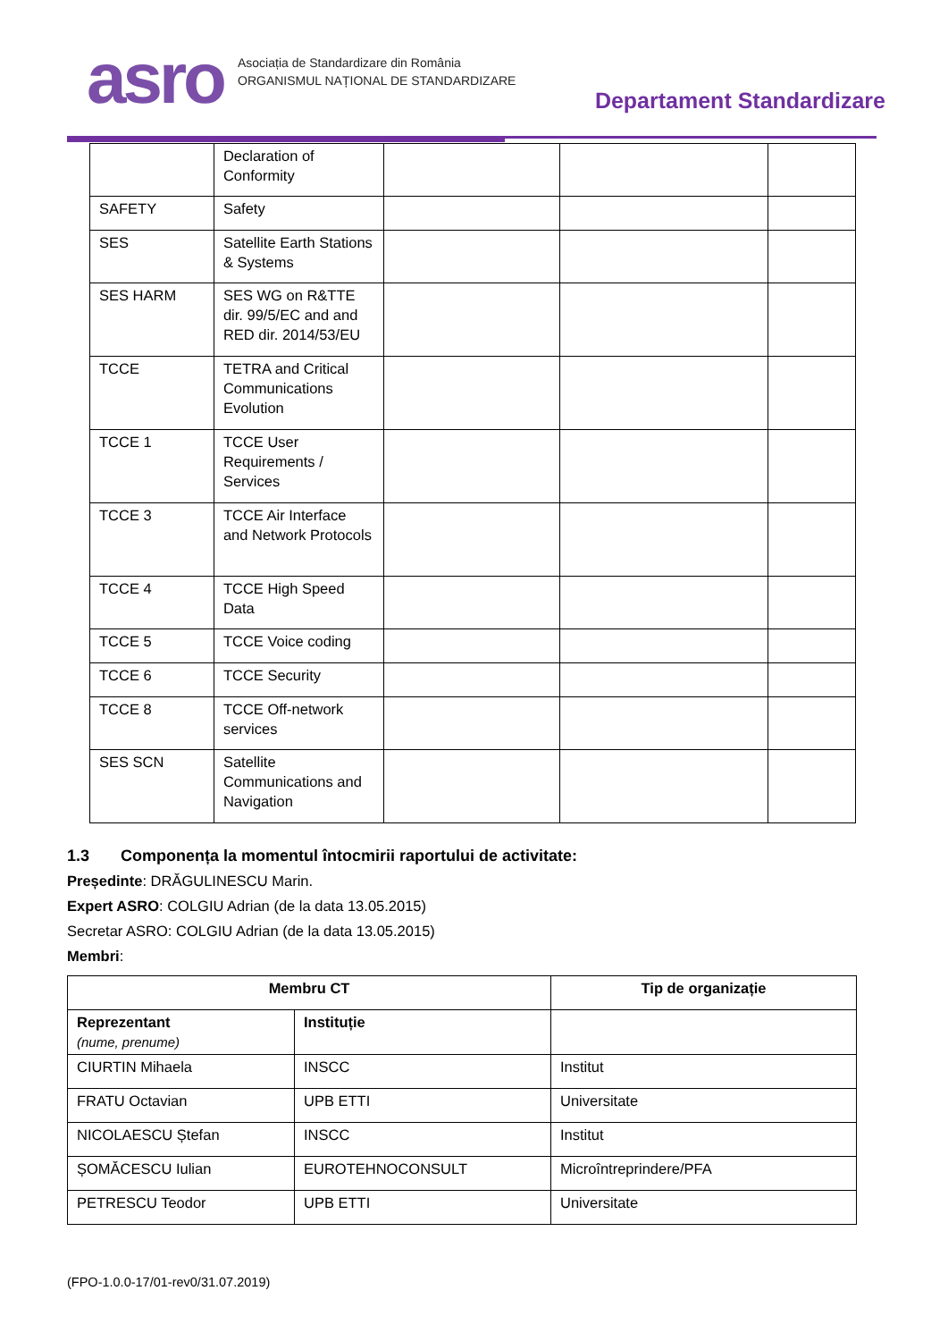asro
Asociația de Standardizare din România
ORGANISMUL NAȚIONAL DE STANDARDIZARE
Departament Standardizare
| | Declaration of Conformity | | | |
| SAFETY | Safety | | | |
| SES | Satellite Earth Stations & Systems | | | |
| SES HARM | SES WG on R&TTE dir. 99/5/EC and and RED dir. 2014/53/EU | | | |
| TCCE | TETRA and Critical Communications Evolution | | | |
| TCCE 1 | TCCE User Requirements / Services | | | |
| TCCE 3 | TCCE Air Interface and Network Protocols | | | |
| TCCE 4 | TCCE High Speed Data | | | |
| TCCE 5 | TCCE Voice coding | | | |
| TCCE 6 | TCCE Security | | | |
| TCCE 8 | TCCE Off-network services | | | |
| SES SCN | Satellite Communications and Navigation | | | |
1.3 Componența la momentul întocmirii raportului de activitate:
Președinte: DRĂGULINESCU Marin.
Expert ASRO: COLGIU Adrian (de la data 13.05.2015)
Secretar ASRO: COLGIU Adrian (de la data 13.05.2015)
Membri:
| Membru CT | | Tip de organizație |
| --- | --- | --- |
| Reprezentant (nume, prenume) | Instituție | |
| CIURTIN Mihaela | INSCC | Institut |
| FRATU Octavian | UPB ETTI | Universitate |
| NICOLAESCU Ștefan | INSCC | Institut |
| ȘOMĂCESCU Iulian | EUROTEHNOCONSULT | Microîntreprindere/PFA |
| PETRESCU Teodor | UPB ETTI | Universitate |
(FPO-1.0.0-17/01-rev0/31.07.2019)